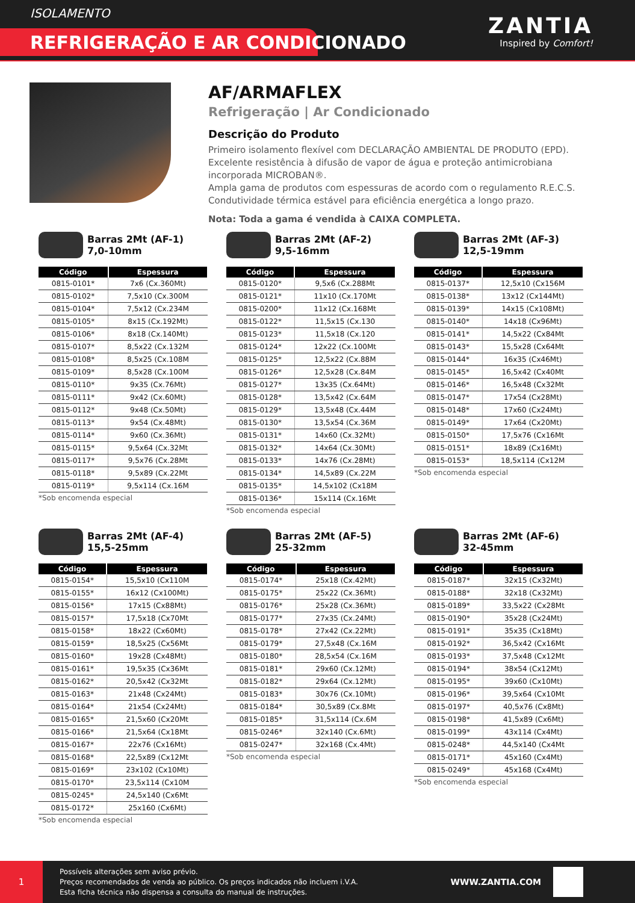ISOLAMENTO
REFRIGERAÇÃO E AR CONDICIONADO
ZANTIA
Inspired by Comfort!
AF/ARMAFLEX
Refrigeração | Ar Condicionado
Descrição do Produto
Primeiro isolamento flexível com DECLARAÇÃO AMBIENTAL DE PRODUTO (EPD).
Excelente resistência à difusão de vapor de água e proteção antimicrobiana
incorporada MICROBAN®.
Ampla gama de produtos com espessuras de acordo com o regulamento R.E.C.S.
Condutividade térmica estável para eficiência energética a longo prazo.
Nota: Toda a gama é vendida à CAIXA COMPLETA.
Barras 2Mt (AF-1)
7,0-10mm
| Código | Espessura |
| --- | --- |
| 0815-0101* | 7x6 (Cx.360Mt) |
| 0815-0102* | 7,5x10 (Cx.300M |
| 0815-0104* | 7,5x12 (Cx.234M |
| 0815-0105* | 8x15 (Cx.192Mt) |
| 0815-0106* | 8x18 (Cx.140Mt) |
| 0815-0107* | 8,5x22 (Cx.132M |
| 0815-0108* | 8,5x25 (Cx.108M |
| 0815-0109* | 8,5x28 (Cx.100M |
| 0815-0110* | 9x35 (Cx.76Mt) |
| 0815-0111* | 9x42 (Cx.60Mt) |
| 0815-0112* | 9x48 (Cx.50Mt) |
| 0815-0113* | 9x54 (Cx.48Mt) |
| 0815-0114* | 9x60 (Cx.36Mt) |
| 0815-0115* | 9,5x64 (Cx.32Mt |
| 0815-0117* | 9,5x76 (Cx.28Mt |
| 0815-0118* | 9,5x89 (Cx.22Mt |
| 0815-0119* | 9,5x114 (Cx.16M |
*Sob encomenda especial
Barras 2Mt (AF-2)
9,5-16mm
| Código | Espessura |
| --- | --- |
| 0815-0120* | 9,5x6 (Cx.288Mt |
| 0815-0121* | 11x10 (Cx.170Mt |
| 0815-0200* | 11x12 (Cx.168Mt |
| 0815-0122* | 11,5x15 (Cx.130 |
| 0815-0123* | 11,5x18 (Cx.120 |
| 0815-0124* | 12x22 (Cx.100Mt |
| 0815-0125* | 12,5x22 (Cx.88M |
| 0815-0126* | 12,5x28 (Cx.84M |
| 0815-0127* | 13x35 (Cx.64Mt) |
| 0815-0128* | 13,5x42 (Cx.64M |
| 0815-0129* | 13,5x48 (Cx.44M |
| 0815-0130* | 13,5x54 (Cx.36M |
| 0815-0131* | 14x60 (Cx.32Mt) |
| 0815-0132* | 14x64 (Cx.30Mt) |
| 0815-0133* | 14x76 (Cx.28Mt) |
| 0815-0134* | 14,5x89 (Cx.22M |
| 0815-0135* | 14,5x102 (Cx18M |
| 0815-0136* | 15x114 (Cx.16Mt |
*Sob encomenda especial
Barras 2Mt (AF-3)
12,5-19mm
| Código | Espessura |
| --- | --- |
| 0815-0137* | 12,5x10 (Cx156M |
| 0815-0138* | 13x12 (Cx144Mt) |
| 0815-0139* | 14x15 (Cx108Mt) |
| 0815-0140* | 14x18 (Cx96Mt) |
| 0815-0141* | 14,5x22 (Cx84Mt |
| 0815-0143* | 15,5x28 (Cx64Mt |
| 0815-0144* | 16x35 (Cx46Mt) |
| 0815-0145* | 16,5x42 (Cx40Mt |
| 0815-0146* | 16,5x48 (Cx32Mt |
| 0815-0147* | 17x54 (Cx28Mt) |
| 0815-0148* | 17x60 (Cx24Mt) |
| 0815-0149* | 17x64 (Cx20Mt) |
| 0815-0150* | 17,5x76 (Cx16Mt |
| 0815-0151* | 18x89 (Cx16Mt) |
| 0815-0153* | 18,5x114 (Cx12M |
*Sob encomenda especial
Barras 2Mt (AF-4)
15,5-25mm
| Código | Espessura |
| --- | --- |
| 0815-0154* | 15,5x10 (Cx110M |
| 0815-0155* | 16x12 (Cx100Mt) |
| 0815-0156* | 17x15 (Cx88Mt) |
| 0815-0157* | 17,5x18 (Cx70Mt |
| 0815-0158* | 18x22 (Cx60Mt) |
| 0815-0159* | 18,5x25 (Cx56Mt |
| 0815-0160* | 19x28 (Cx48Mt) |
| 0815-0161* | 19,5x35 (Cx36Mt |
| 0815-0162* | 20,5x42 (Cx32Mt |
| 0815-0163* | 21x48 (Cx24Mt) |
| 0815-0164* | 21x54 (Cx24Mt) |
| 0815-0165* | 21,5x60 (Cx20Mt |
| 0815-0166* | 21,5x64 (Cx18Mt |
| 0815-0167* | 22x76 (Cx16Mt) |
| 0815-0168* | 22,5x89 (Cx12Mt |
| 0815-0169* | 23x102 (Cx10Mt) |
| 0815-0170* | 23,5x114 (Cx10M |
| 0815-0245* | 24,5x140 (Cx6Mt |
| 0815-0172* | 25x160 (Cx6Mt) |
*Sob encomenda especial
Barras 2Mt (AF-5)
25-32mm
| Código | Espessura |
| --- | --- |
| 0815-0174* | 25x18 (Cx.42Mt) |
| 0815-0175* | 25x22 (Cx.36Mt) |
| 0815-0176* | 25x28 (Cx.36Mt) |
| 0815-0177* | 27x35 (Cx.24Mt) |
| 0815-0178* | 27x42 (Cx.22Mt) |
| 0815-0179* | 27,5x48 (Cx.16M |
| 0815-0180* | 28,5x54 (Cx.16M |
| 0815-0181* | 29x60 (Cx.12Mt) |
| 0815-0182* | 29x64 (Cx.12Mt) |
| 0815-0183* | 30x76 (Cx.10Mt) |
| 0815-0184* | 30,5x89 (Cx.8Mt |
| 0815-0185* | 31,5x114 (Cx.6M |
| 0815-0246* | 32x140 (Cx.6Mt) |
| 0815-0247* | 32x168 (Cx.4Mt) |
*Sob encomenda especial
Barras 2Mt (AF-6)
32-45mm
| Código | Espessura |
| --- | --- |
| 0815-0187* | 32x15 (Cx32Mt) |
| 0815-0188* | 32x18 (Cx32Mt) |
| 0815-0189* | 33,5x22 (Cx28Mt |
| 0815-0190* | 35x28 (Cx24Mt) |
| 0815-0191* | 35x35 (Cx18Mt) |
| 0815-0192* | 36,5x42 (Cx16Mt |
| 0815-0193* | 37,5x48 (Cx12Mt |
| 0815-0194* | 38x54 (Cx12Mt) |
| 0815-0195* | 39x60 (Cx10Mt) |
| 0815-0196* | 39,5x64 (Cx10Mt |
| 0815-0197* | 40,5x76 (Cx8Mt) |
| 0815-0198* | 41,5x89 (Cx6Mt) |
| 0815-0199* | 43x114 (Cx4Mt) |
| 0815-0248* | 44,5x140 (Cx4Mt |
| 0815-0171* | 45x160 (Cx4Mt) |
| 0815-0249* | 45x168 (Cx4Mt) |
*Sob encomenda especial
1
Possíveis alterações sem aviso prévio.
Preços recomendados de venda ao público. Os preços indicados não incluem i.V.A.
Esta ficha técnica não dispensa a consulta do manual de instruções.
WWW.ZANTIA.COM